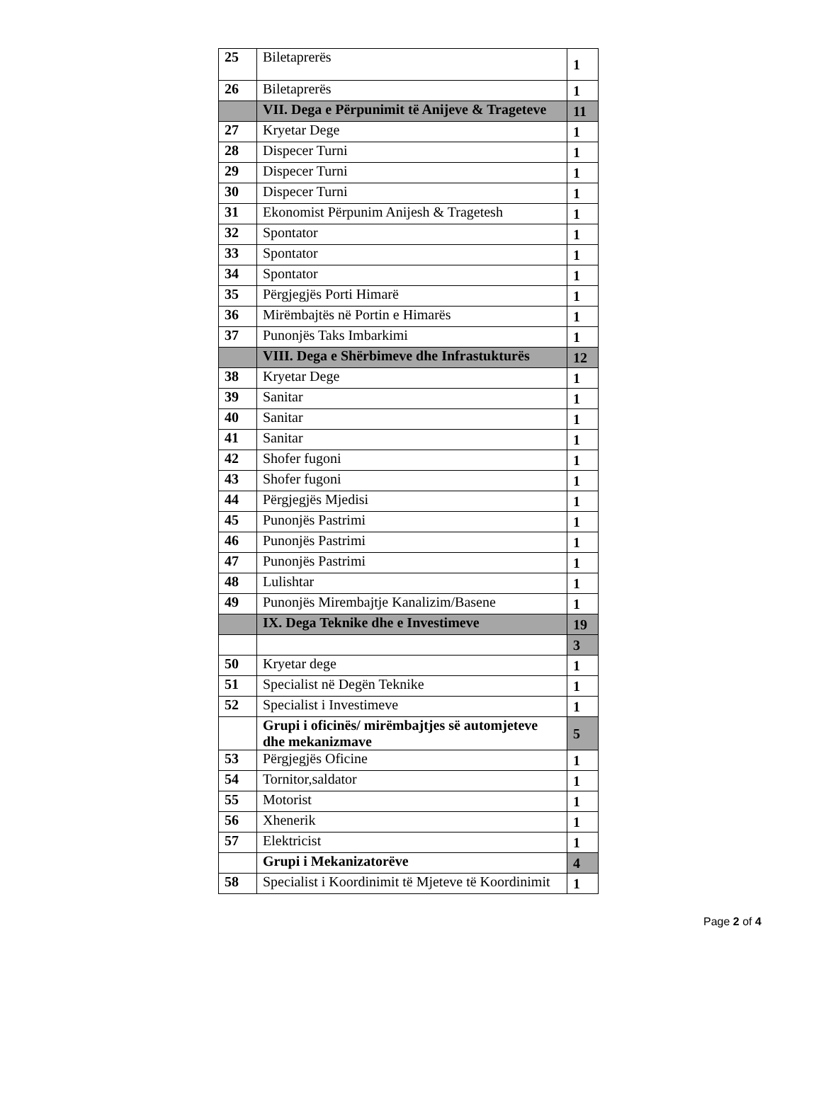| 25 | Biletaprerës | 1 |
| 26 | Biletaprerës | 1 |
| | VII. Dega e Përpunimit të Anijeve & Trageteve | 11 |
| 27 | Kryetar Dege | 1 |
| 28 | Dispecer Turni | 1 |
| 29 | Dispecer Turni | 1 |
| 30 | Dispecer Turni | 1 |
| 31 | Ekonomist Përpunim Anijesh & Tragetesh | 1 |
| 32 | Spontator | 1 |
| 33 | Spontator | 1 |
| 34 | Spontator | 1 |
| 35 | Përgjegjës Porti Himarë | 1 |
| 36 | Mirëmbajtës në Portin e Himarës | 1 |
| 37 | Punonjës Taks Imbarkimi | 1 |
| | VIII. Dega e Shërbimeve dhe Infrastukturës | 12 |
| 38 | Kryetar Dege | 1 |
| 39 | Sanitar | 1 |
| 40 | Sanitar | 1 |
| 41 | Sanitar | 1 |
| 42 | Shofer fugoni | 1 |
| 43 | Shofer fugoni | 1 |
| 44 | Përgjegjës Mjedisi | 1 |
| 45 | Punonjës Pastrimi | 1 |
| 46 | Punonjës Pastrimi | 1 |
| 47 | Punonjës Pastrimi | 1 |
| 48 | Lulishtar | 1 |
| 49 | Punonjës Mirembajtje Kanalizim/Basene | 1 |
| | IX. Dega Teknike dhe e Investimeve | 19 |
| | | 3 |
| 50 | Kryetar dege | 1 |
| 51 | Specialist në Degën Teknike | 1 |
| 52 | Specialist i Investimeve | 1 |
| | Grupi i oficinës/ mirëmbajtjes së automjeteve dhe mekanizmave | 5 |
| 53 | Përgjegjës Oficine | 1 |
| 54 | Tornitor,saldator | 1 |
| 55 | Motorist | 1 |
| 56 | Xhenerik | 1 |
| 57 | Elektricist | 1 |
| | Grupi i Mekanizatorëve | 4 |
| 58 | Specialist i Koordinimit të Mjeteve të Koordinimit | 1 |
Page 2 of 4